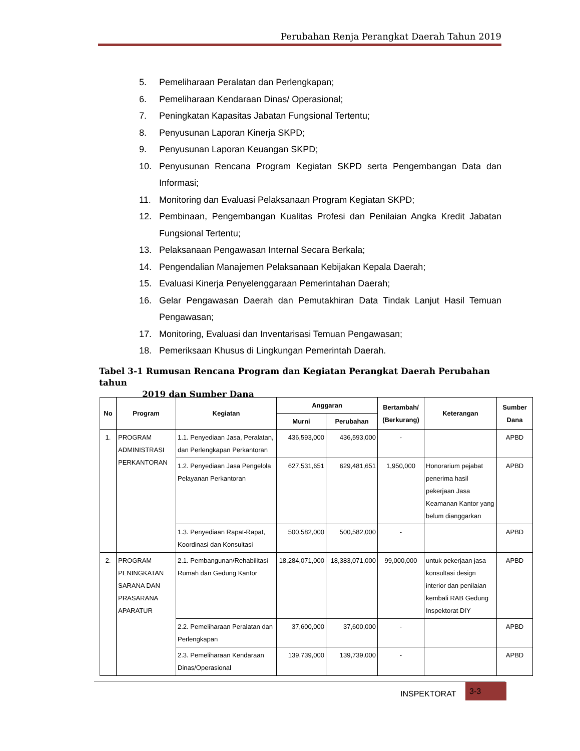Perubahan Renja Perangkat Daerah Tahun 2019
5. Pemeliharaan Peralatan dan Perlengkapan;
6. Pemeliharaan Kendaraan Dinas/ Operasional;
7. Peningkatan Kapasitas Jabatan Fungsional Tertentu;
8. Penyusunan Laporan Kinerja SKPD;
9. Penyusunan Laporan Keuangan SKPD;
10. Penyusunan Rencana Program Kegiatan SKPD serta Pengembangan Data dan Informasi;
11. Monitoring dan Evaluasi Pelaksanaan Program Kegiatan SKPD;
12. Pembinaan, Pengembangan Kualitas Profesi dan Penilaian Angka Kredit Jabatan Fungsional Tertentu;
13. Pelaksanaan Pengawasan Internal Secara Berkala;
14. Pengendalian Manajemen Pelaksanaan Kebijakan Kepala Daerah;
15. Evaluasi Kinerja Penyelenggaraan Pemerintahan Daerah;
16. Gelar Pengawasan Daerah dan Pemutakhiran Data Tindak Lanjut Hasil Temuan Pengawasan;
17. Monitoring, Evaluasi dan Inventarisasi Temuan Pengawasan;
18. Pemeriksaan Khusus di Lingkungan Pemerintah Daerah.
Tabel 3-1 Rumusan Rencana Program dan Kegiatan Perangkat Daerah Perubahan tahun
2019 dan Sumber Dana
| No | Program | Kegiatan | Anggaran | | Bertambah/ (Berkurang) | Keterangan | Sumber Dana |
| --- | --- | --- | --- | --- | --- | --- | --- |
| | | | Murni | Perubahan | | | |
| 1. | PROGRAM ADMINISTRASI PERKANTORAN | 1.1. Penyediaan Jasa, Peralatan, dan Perlengkapan Perkantoran | 436,593,000 | 436,593,000 | - | | APBD |
| | | 1.2. Penyediaan Jasa Pengelola Pelayanan Perkantoran | 627,531,651 | 629,481,651 | 1,950,000 | Honorarium pejabat penerima hasil pekerjaan Jasa Keamanan Kantor yang belum dianggarkan | APBD |
| | | 1.3. Penyediaan Rapat-Rapat, Koordinasi dan Konsultasi | 500,582,000 | 500,582,000 | - | | APBD |
| 2. | PROGRAM PENINGKATAN SARANA DAN PRASARANA APARATUR | 2.1. Pembangunan/Rehabilitasi Rumah dan Gedung Kantor | 18,284,071,000 | 18,383,071,000 | 99,000,000 | untuk pekerjaan jasa konsultasi design interior dan penilaian kembali RAB Gedung Inspektorat DIY | APBD |
| | | 2.2. Pemeliharaan Peralatan dan Perlengkapan | 37,600,000 | 37,600,000 | - | | APBD |
| | | 2.3. Pemeliharaan Kendaraan Dinas/Operasional | 139,739,000 | 139,739,000 | - | | APBD |
INSPEKTORAT
3-3